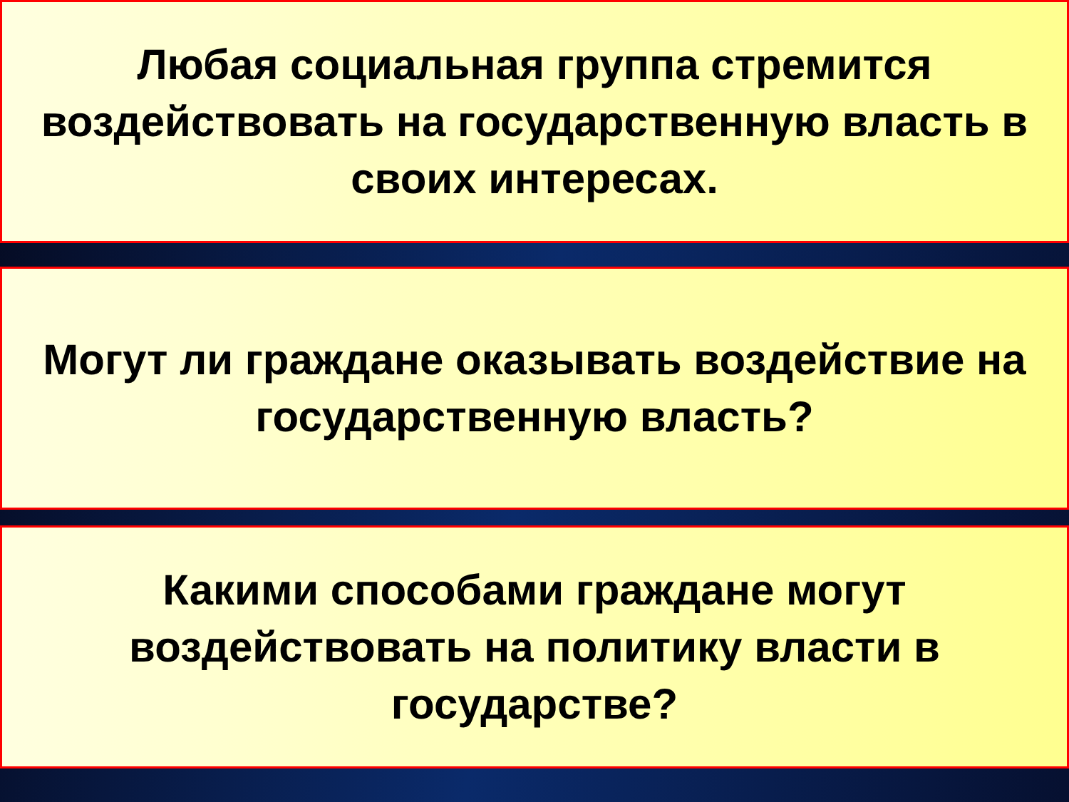Любая социальная группа стремится воздействовать на государственную власть в своих интересах.
Могут ли граждане оказывать воздействие на государственную власть?
Какими способами граждане могут воздействовать на политику власти в государстве?